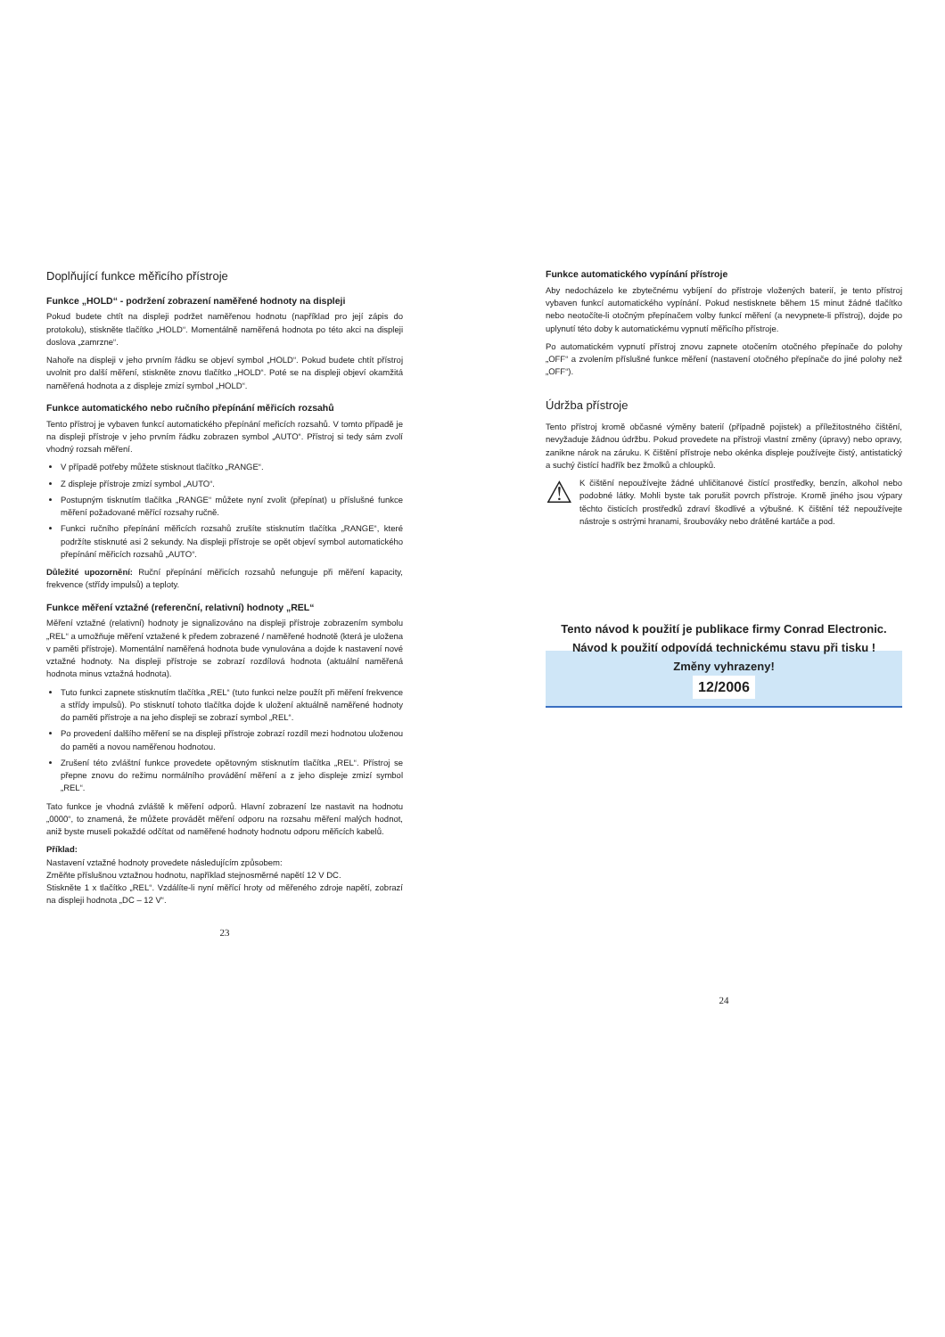Doplňující funkce měřicího přístroje
Funkce „HOLD“ - podržení zobrazení naměřené hodnoty na displeji
Pokud budete chtít na displeji podržet naměřenou hodnotu (například pro její zápis do protokolu), stiskněte tlačítko „HOLD“. Momentálně naměřená hodnota po této akci na displeji doslova „zamrzne“.
Nahoře na displeji v jeho prvním řádku se objeví symbol „HOLD“. Pokud budete chtít přístroj uvolnit pro další měření, stiskněte znovu tlačítko „HOLD“. Poté se na displeji objeví okamžitá naměřená hodnota a z displeje zmizí symbol „HOLD“.
Funkce automatického nebo ručního přepínání měřicích rozsahů
Tento přístroj je vybaven funkcí automatického přepínání meřicích rozsahů. V tomto případě je na displeji přístroje v jeho prvním řádku zobrazen symbol „AUTO“. Přístroj si tedy sám zvolí vhodný rozsah měření.
V případě potřeby můžete stisknout tlačítko „RANGE“.
Z displeje přístroje zmizí symbol „AUTO“.
Postupným tisknutím tlačítka „RANGE“ můžete nyní zvolit (přepínat) u příslušné funkce měření požadované měřící rozsahy ručně.
Funkci ručního přepínání měřicích rozsahů zrušíte stisknutím tlačítka „RANGE“, které podržíte stisknuté asi 2 sekundy. Na displeji přístroje se opět objeví symbol automatického přepínání měřicích rozsahů „AUTO“.
Důležité upozornění: Ruční přepínání měřicích rozsahů nefunguje při měření kapacity, frekvence (střídy impulsů) a teploty.
Funkce měření vztažné (referenční, relativní) hodnoty „REL“
Měření vztažné (relativní) hodnoty je signalizováno na displeji přístroje zobrazením symbolu „REL“ a umožňuje měření vztažené k předem zobrazené / naměřené hodnotě (která je uložena v paměti přístroje). Momentální naměřená hodnota bude vynulována a dojde k nastavení nové vztažné hodnoty. Na displeji přístroje se zobrazí rozdílová hodnota (aktuální naměřená hodnota minus vztažná hodnota).
Tuto funkci zapnete stisknutím tlačítka „REL“ (tuto funkci nelze použít při měření frekvence a střídy impulsů). Po stisknutí tohoto tlačítka dojde k uložení aktuálně naměřené hodnoty do paměti přístroje a na jeho displeji se zobrazí symbol „REL“.
Po provedení dalšího měření se na displeji přístroje zobrazí rozdíl mezi hodnotou uloženou do paměti a novou naměřenou hodnotou.
Zrušení této zvláštní funkce provedete opětovným stisknutím tlačítka „REL“. Přístroj se přepne znovu do režimu normálního provádění měření a z jeho displeje zmizí symbol „REL“.
Tato funkce je vhodná zvláště k měření odporů. Hlavní zobrazení lze nastavit na hodnotu „0000“, to znamená, že můžete provádět měření odporu na rozsahu měření malých hodnot, aniž byste museli pokaždé odčítat od naměřené hodnoty hodnotu odporu měřicích kabelů.
Příklad:
Nastavení vztažné hodnoty provedete následujícím způsobem:
Změňte příslušnou vztažnou hodnotu, například stejnosměrné napětí 12 V DC.
Stiskněte 1 x tlačítko „REL“. Vzdálíte-li nyní měřící hroty od měřeného zdroje napětí, zobrazí na displeji hodnota „DC – 12 V“.
23
Funkce automatického vypínání přístroje
Aby nedocházelo ke zbytečnému vybíjení do přístroje vložených baterií, je tento přístroj vybaven funkcí automatického vypínání. Pokud nestisknete během 15 minut žádné tlačítko nebo neotočíte-li otočným přepínačem volby funkcí měření (a nevypnete-li přístroj), dojde po uplynutí této doby k automatickému vypnutí měřicího přístroje.
Po automatickém vypnutí přístroj znovu zapnete otočením otočného přepínače do polohy „OFF“ a zvolením příslušné funkce měření (nastavení otočného přepínače do jiné polohy než „OFF“).
Údržba přístroje
Tento přístroj kromě občasné výměny baterií (případně pojistek) a příležitostného čištění, nevyžaduje žádnou údržbu. Pokud provedete na přístroji vlastní změny (úpravy) nebo opravy, zanikne nárok na záruku. K čištění přístroje nebo okénka displeje používejte čistý, antistatický a suchý čistící hadřík bez žmolků a chloupků.
⚠
K čištění nepoužívejte žádné uhličitanové čistící prostředky, benzín, alkohol nebo podobné látky. Mohli byste tak porušit povrch přístroje. Kromě jiného jsou výpary těchto čisticích prostředků zdraví škodlivé a výbušné. K čištění též nepoužívejte nástroje s ostrými hranami, šroubováky nebo drátěné kartáče a pod.
Tento návod k použití je publikace firmy Conrad Electronic.
Návod k použití odpovídá technickému stavu při tisku !
Změny vyhrazeny!
12/2006
24